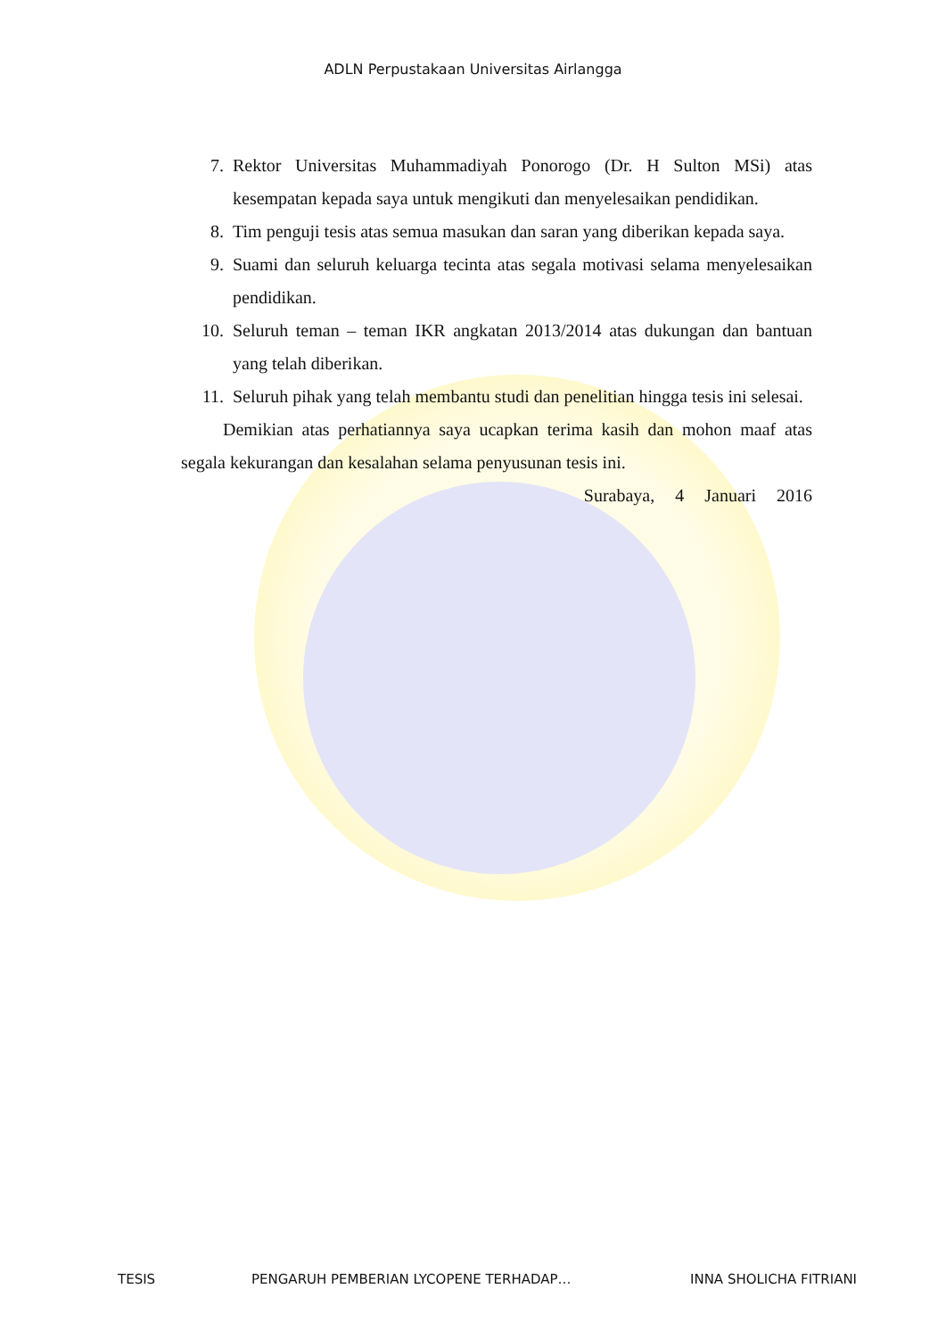ADLN Perpustakaan Universitas Airlangga
7. Rektor Universitas Muhammadiyah Ponorogo (Dr. H Sulton MSi) atas kesempatan kepada saya untuk mengikuti dan menyelesaikan pendidikan.
8. Tim penguji tesis atas semua masukan dan saran yang diberikan kepada saya.
9. Suami dan seluruh keluarga tecinta atas segala motivasi selama menyelesaikan pendidikan.
10. Seluruh teman – teman IKR angkatan 2013/2014 atas dukungan dan bantuan yang telah diberikan.
11. Seluruh pihak yang telah membantu studi dan penelitian hingga tesis ini selesai.
Demikian atas perhatiannya saya ucapkan terima kasih dan mohon maaf atas segala kekurangan dan kesalahan selama penyusunan tesis ini.
Surabaya, 4 Januari 2016
TESIS PENGARUH PEMBERIAN LYCOPENE TERHADAP… INNA SHOLICHA FITRIANI